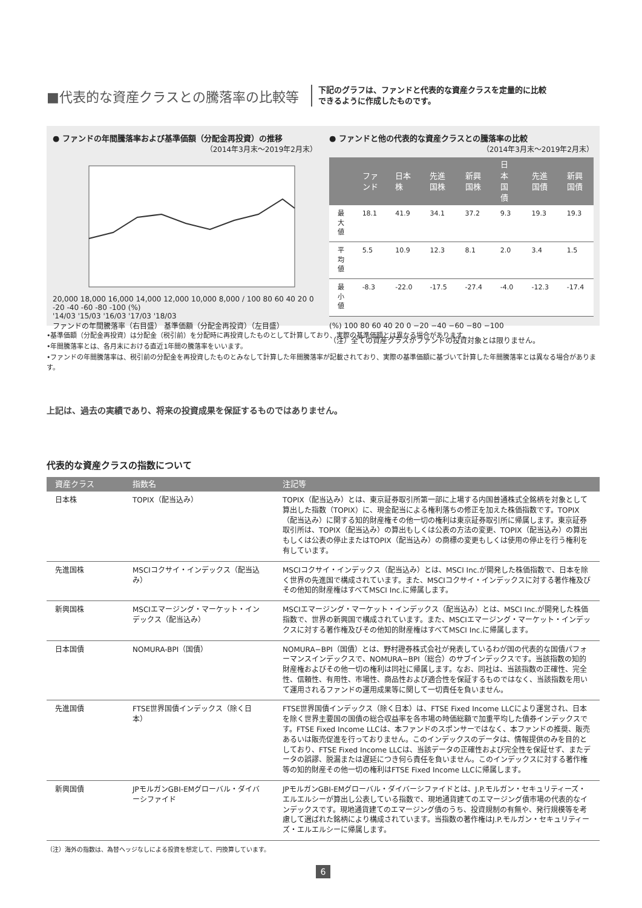■代表的な資産クラスとの騰落率の比較等
下記のグラフは、ファンドと代表的な資産クラスを定量的に比較
できるように作成したものです。
● ファンドの年間騰落率および基準価額（分配金再投資）の推移
（2014年3月末～2019年2月末）
20,000 18,000 16,000 14,000 12,000 10,000 8,000 / 100 80 60 40 20 0 -20 -40 -60 -80 -100 (%)
'14/03 '15/03 '16/03 '17/03 '18/03
ファンドの年間騰落率（右目盛） 基準価額（分配金再投資）（左目盛）
● ファンドと他の代表的な資産クラスとの騰落率の比較
（2014年3月末～2019年2月末）
| | ファンド | 日本株 | 先進国株 | 新興国株 | 日本国債 | 先進国債 | 新興国債 |
| --- | --- | --- | --- | --- | --- | --- | --- |
| 最大値 | 18.1 | 41.9 | 34.1 | 37.2 | 9.3 | 19.3 | 19.3 |
| 平均値 | 5.5 | 10.9 | 12.3 | 8.1 | 2.0 | 3.4 | 1.5 |
| 最小値 | -8.3 | -22.0 | -17.5 | -27.4 | -4.0 | -12.3 | -17.4 |
(%) 100 80 60 40 20 0 −20 −40 −60 −80 −100
（注）全ての資産クラスがファンドの投資対象とは限りません。
•基準価額（分配金再投資）は分配金（税引前）を分配時に再投資したものとして計算しており、実際の基準価額とは異なる場合があります。
•年間騰落率とは、各月末における直近1年間の騰落率をいいます。
•ファンドの年間騰落率は、税引前の分配金を再投資したものとみなして計算した年間騰落率が記載されており、実際の基準価額に基づいて計算した年間騰落率とは異なる場合があります。
上記は、過去の実績であり、将来の投資成果を保証するものではありません。
代表的な資産クラスの指数について
| 資産クラス | 指数名 | 注記等 |
| --- | --- | --- |
| 日本株 | TOPIX（配当込み） | TOPIX（配当込み）とは、東京証券取引所第一部に上場する内国普通株式全銘柄を対象として算出した指数（TOPIX）に、現金配当による権利落ちの修正を加えた株価指数です。TOPIX（配当込み）に関する知的財産権その他一切の権利は東京証券取引所に帰属します。東京証券取引所は、TOPIX（配当込み）の算出もしくは公表の方法の変更、TOPIX（配当込み）の算出もしくは公表の停止またはTOPIX（配当込み）の商標の変更もしくは使用の停止を行う権利を有しています。 |
| 先進国株 | MSCIコクサイ・インデックス（配当込み） | MSCIコクサイ・インデックス（配当込み）とは、MSCI Inc.が開発した株価指数で、日本を除く世界の先進国で構成されています。また、MSCIコクサイ・インデックスに対する著作権及びその他知的財産権はすべてMSCI Inc.に帰属します。 |
| 新興国株 | MSCIエマージング・マーケット・インデックス（配当込み） | MSCIエマージング・マーケット・インデックス（配当込み）とは、MSCI Inc.が開発した株価指数で、世界の新興国で構成されています。また、MSCIエマージング・マーケット・インデックスに対する著作権及びその他知的財産権はすべてMSCI Inc.に帰属します。 |
| 日本国債 | NOMURA-BPI（国債） | NOMURA−BPI（国債）とは、野村證券株式会社が発表しているわが国の代表的な国債パフォーマンスインデックスで、NOMURA−BPI（総合）のサブインデックスです。当該指数の知的財産権およびその他一切の権利は同社に帰属します。なお、同社は、当該指数の正確性、完全性、信頼性、有用性、市場性、商品性および適合性を保証するものではなく、当該指数を用いて運用されるファンドの運用成果等に関して一切責任を負いません。 |
| 先進国債 | FTSE世界国債インデックス（除く日本） | FTSE世界国債インデックス（除く日本）は、FTSE Fixed Income LLCにより運営され、日本を除く世界主要国の国債の総合収益率を各市場の時価総額で加重平均した債券インデックスです。FTSE Fixed Income LLCは、本ファンドのスポンサーではなく、本ファンドの推奨、販売あるいは販売促進を行っておりません。このインデックスのデータは、情報提供のみを目的としており、FTSE Fixed Income LLCは、当該データの正確性および完全性を保証せず、またデータの誤謬、脱漏または遅延につき何ら責任を負いません。このインデックスに対する著作権等の知的財産その他一切の権利はFTSE Fixed Income LLCに帰属します。 |
| 新興国債 | JPモルガンGBI-EMグローバル・ダイバーシファイド | JPモルガンGBI-EMグローバル・ダイバーシファイドとは、J.P.モルガン・セキュリティーズ・エルエルシーが算出し公表している指数で、現地通貨建てのエマージング債市場の代表的なインデックスです。現地通貨建てのエマージング債のうち、投資規制の有無や、発行規模等を考慮して選ばれた銘柄により構成されています。当指数の著作権はJ.P.モルガン・セキュリティーズ・エルエルシーに帰属します。 |
（注）海外の指数は、為替ヘッジなしによる投資を想定して、円換算しています。
6